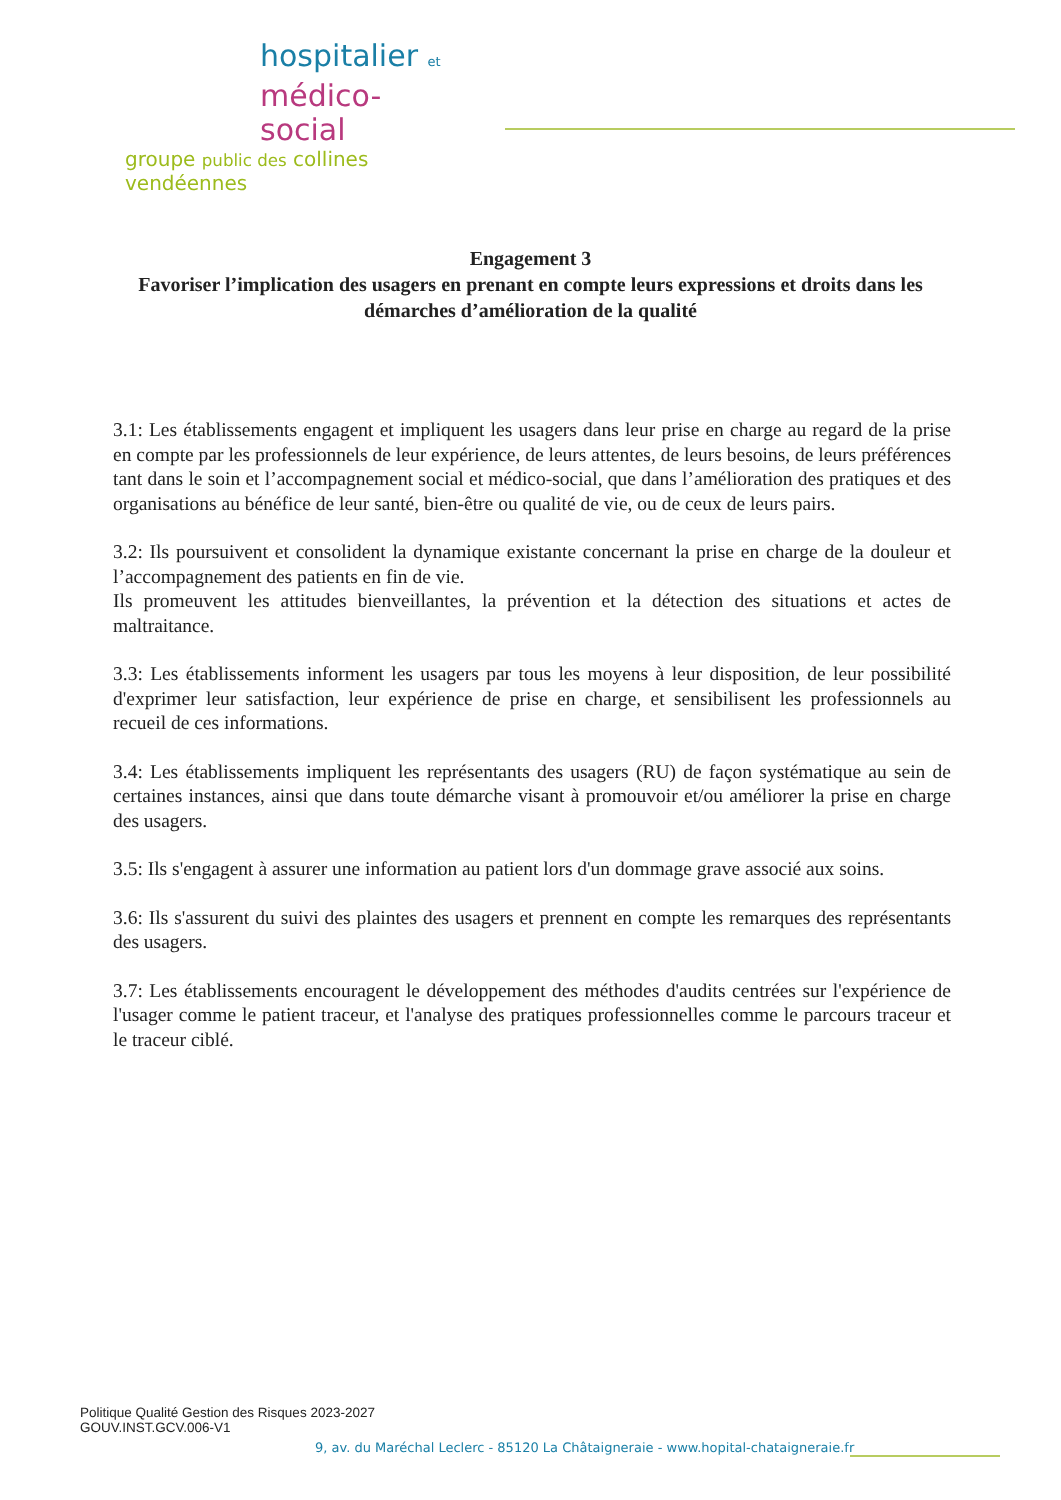hospitalier et
médico-social
groupe public des collines vendéennes
Engagement 3
Favoriser l’implication des usagers en prenant en compte leurs expressions et droits dans les démarches d’amélioration de la qualité
3.1: Les établissements engagent et impliquent les usagers dans leur prise en charge au regard de la prise en compte par les professionnels de leur expérience, de leurs attentes, de leurs besoins, de leurs préférences tant dans le soin et l’accompagnement social et médico-social, que dans l’amélioration des pratiques et des organisations au bénéfice de leur santé, bien-être ou qualité de vie, ou de ceux de leurs pairs.
3.2: Ils poursuivent et consolident la dynamique existante concernant la prise en charge de la douleur et l’accompagnement des patients en fin de vie.
Ils promeuvent les attitudes bienveillantes, la prévention et la détection des situations et actes de maltraitance.
3.3: Les établissements informent les usagers par tous les moyens à leur disposition, de leur possibilité d'exprimer leur satisfaction, leur expérience de prise en charge, et sensibilisent les professionnels au recueil de ces informations.
3.4: Les établissements impliquent les représentants des usagers (RU) de façon systématique au sein de certaines instances, ainsi que dans toute démarche visant à promouvoir et/ou améliorer la prise en charge des usagers.
3.5: Ils s'engagent à assurer une information au patient lors d'un dommage grave associé aux soins.
3.6: Ils s'assurent du suivi des plaintes des usagers et prennent en compte les remarques des représentants des usagers.
3.7: Les établissements encouragent le développement des méthodes d'audits centrées sur l'expérience de l'usager comme le patient traceur, et l'analyse des pratiques professionnelles comme le parcours traceur et le traceur ciblé.
Politique Qualité Gestion des Risques 2023-2027
GOUV.INST.GCV.006-V1
9, av. du Maréchal Leclerc - 85120 La Châtaigneraie - www.hopital-chataigneraie.fr